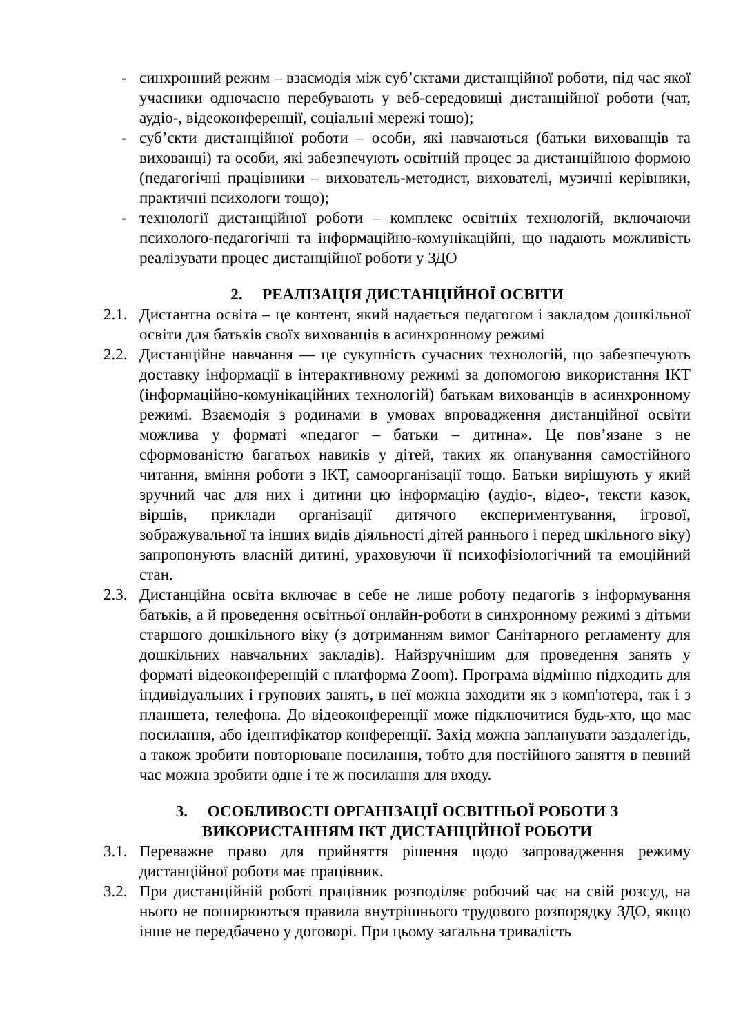- синхронний режим – взаємодія між суб’єктами дистанційної роботи, під час якої учасники одночасно перебувають у веб-середовищі дистанційної роботи (чат, аудіо-, відеоконференції, соціальні мережі тощо);
- суб’єкти дистанційної роботи – особи, які навчаються (батьки вихованців та вихованці) та особи, які забезпечують освітній процес за дистанційною формою (педагогічні працівники – вихователь-методист, вихователі, музичні керівники, практичні психологи тощо);
- технології дистанційної роботи – комплекс освітніх технологій, включаючи психолого-педагогічні та інформаційно-комунікаційні, що надають можливість реалізувати процес дистанційної роботи у ЗДО
2. РЕАЛІЗАЦІЯ ДИСТАНЦІЙНОЇ ОСВІТИ
2.1.
Дистантна освіта – це контент, який надається педагогом і закладом дошкільної освіти для батьків своїх вихованців в асинхронному режимі
2.2.
Дистанційне навчання — це сукупність сучасних технологій, що забезпечують доставку інформації в інтерактивному режимі за допомогою використання ІКТ (інформаційно-комунікаційних технологій) батькам вихованців в асинхронному режимі. Взаємодія з родинами в умовах впровадження дистанційної освіти можлива у форматі «педагог – батьки – дитина». Це пов’язане з не сформованістю багатьох навиків у дітей, таких як опанування самостійного читання, вміння роботи з ІКТ, самоорганізації тощо. Батьки вирішують у який зручний час для них і дитини цю інформацію (аудіо-, відео-, тексти казок, віршів, приклади організації дитячого експериментування, ігрової, зображувальної та інших видів діяльності дітей раннього і перед шкільного віку) запропонують власній дитині, ураховуючи її психофізіологічний та емоційний стан.
2.3.
Дистанційна освіта включає в себе не лише роботу педагогів з інформування батьків, а й проведення освітньої онлайн-роботи в синхронному режимі з дітьми старшого дошкільного віку (з дотриманням вимог Санітарного регламенту для дошкільних навчальних закладів). Найзручнішим для проведення занять у форматі відеоконференцій є платформа Zoom). Програма відмінно підходить для індивідуальних і групових занять, в неї можна заходити як з комп'ютера, так і з планшета, телефона. До відеоконференції може підключитися будь-хто, що має посилання, або ідентифікатор конференції. Захід можна запланувати заздалегідь, а також зробити повторюване посилання, тобто для постійного заняття в певний час можна зробити одне і те ж посилання для входу.
3. ОСОБЛИВОСТІ ОРГАНІЗАЦІЇ ОСВІТНЬОЇ РОБОТИ З
ВИКОРИСТАННЯМ ІКТ ДИСТАНЦІЙНОЇ РОБОТИ
3.1.
Переважне право для прийняття рішення щодо запровадження режиму дистанційної роботи має працівник.
3.2.
При дистанційній роботі працівник розподіляє робочий час на свій розсуд, на нього не поширюються правила внутрішнього трудового розпорядку ЗДО, якщо інше не передбачено у договорі. При цьому загальна тривалість